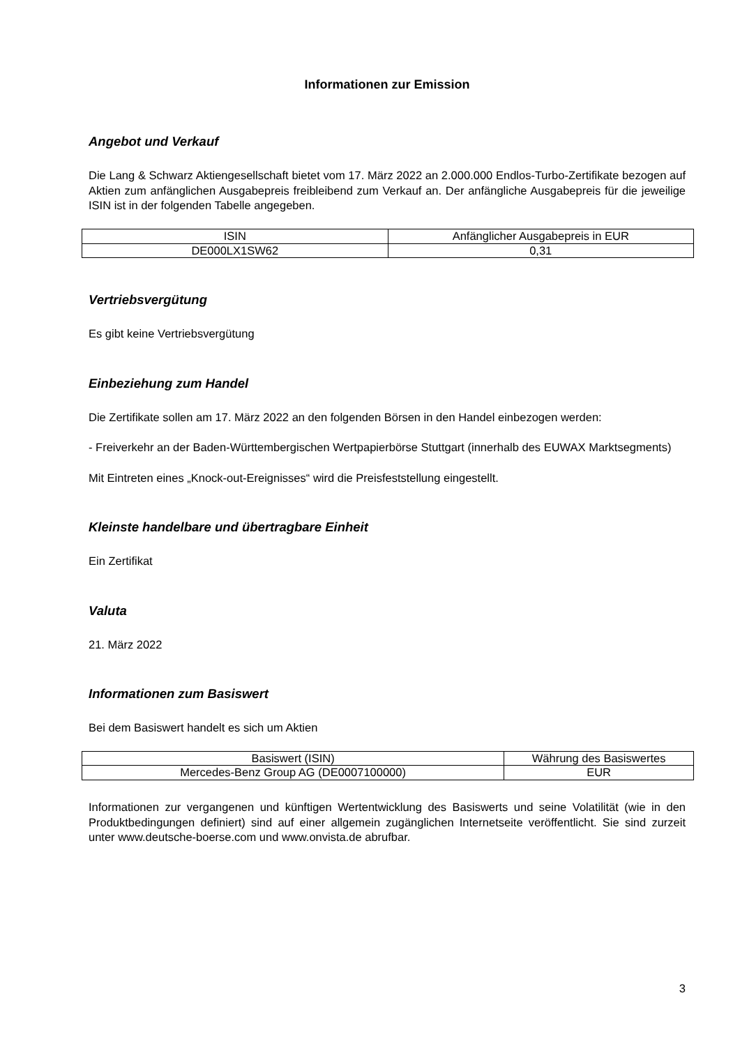Informationen zur Emission
Angebot und Verkauf
Die Lang & Schwarz Aktiengesellschaft bietet vom 17. März 2022 an 2.000.000 Endlos-Turbo-Zertifikate bezogen auf Aktien zum anfänglichen Ausgabepreis freibleibend zum Verkauf an. Der anfängliche Ausgabepreis für die jeweilige ISIN ist in der folgenden Tabelle angegeben.
| ISIN | Anfänglicher Ausgabepreis in EUR |
| --- | --- |
| DE000LX1SW62 | 0,31 |
Vertriebsvergütung
Es gibt keine Vertriebsvergütung
Einbeziehung zum Handel
Die Zertifikate sollen am 17. März 2022 an den folgenden Börsen in den Handel einbezogen werden:
- Freiverkehr an der Baden-Württembergischen Wertpapierbörse Stuttgart (innerhalb des EUWAX Marktsegments)
Mit Eintreten eines „Knock-out-Ereignisses“ wird die Preisfeststellung eingestellt.
Kleinste handelbare und übertragbare Einheit
Ein Zertifikat
Valuta
21. März 2022
Informationen zum Basiswert
Bei dem Basiswert handelt es sich um Aktien
| Basiswert (ISIN) | Währung des Basiswertes |
| --- | --- |
| Mercedes-Benz Group AG (DE0007100000) | EUR |
Informationen zur vergangenen und künftigen Wertentwicklung des Basiswerts und seine Volatilität (wie in den Produktbedingungen definiert) sind auf einer allgemein zugänglichen Internetseite veröffentlicht. Sie sind zurzeit unter www.deutsche-boerse.com und www.onvista.de abrufbar.
3